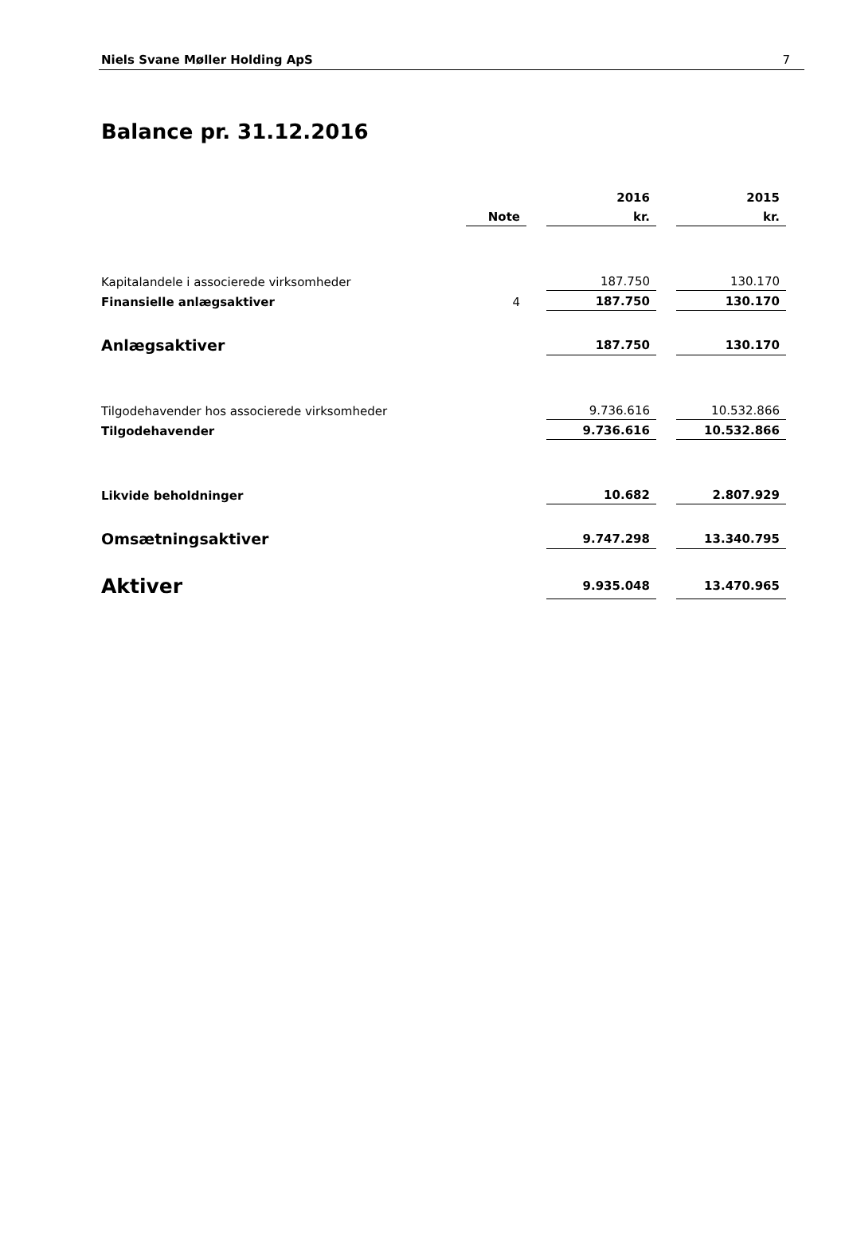Niels Svane Møller Holding ApS 7
Balance pr. 31.12.2016
| | | | 2016 | | 2015 |
| | Note | | kr. | | kr. |
| Kapitalandele i associerede virksomheder | | | 187.750 | | 130.170 |
| Finansielle anlægsaktiver | 4 | | 187.750 | | 130.170 |
| Anlægsaktiver | | | 187.750 | | 130.170 |
| Tilgodehavender hos associerede virksomheder | | | 9.736.616 | | 10.532.866 |
| Tilgodehavender | | | 9.736.616 | | 10.532.866 |
| Likvide beholdninger | | | 10.682 | | 2.807.929 |
| Omsætningsaktiver | | | 9.747.298 | | 13.340.795 |
| Aktiver | | | 9.935.048 | | 13.470.965 |